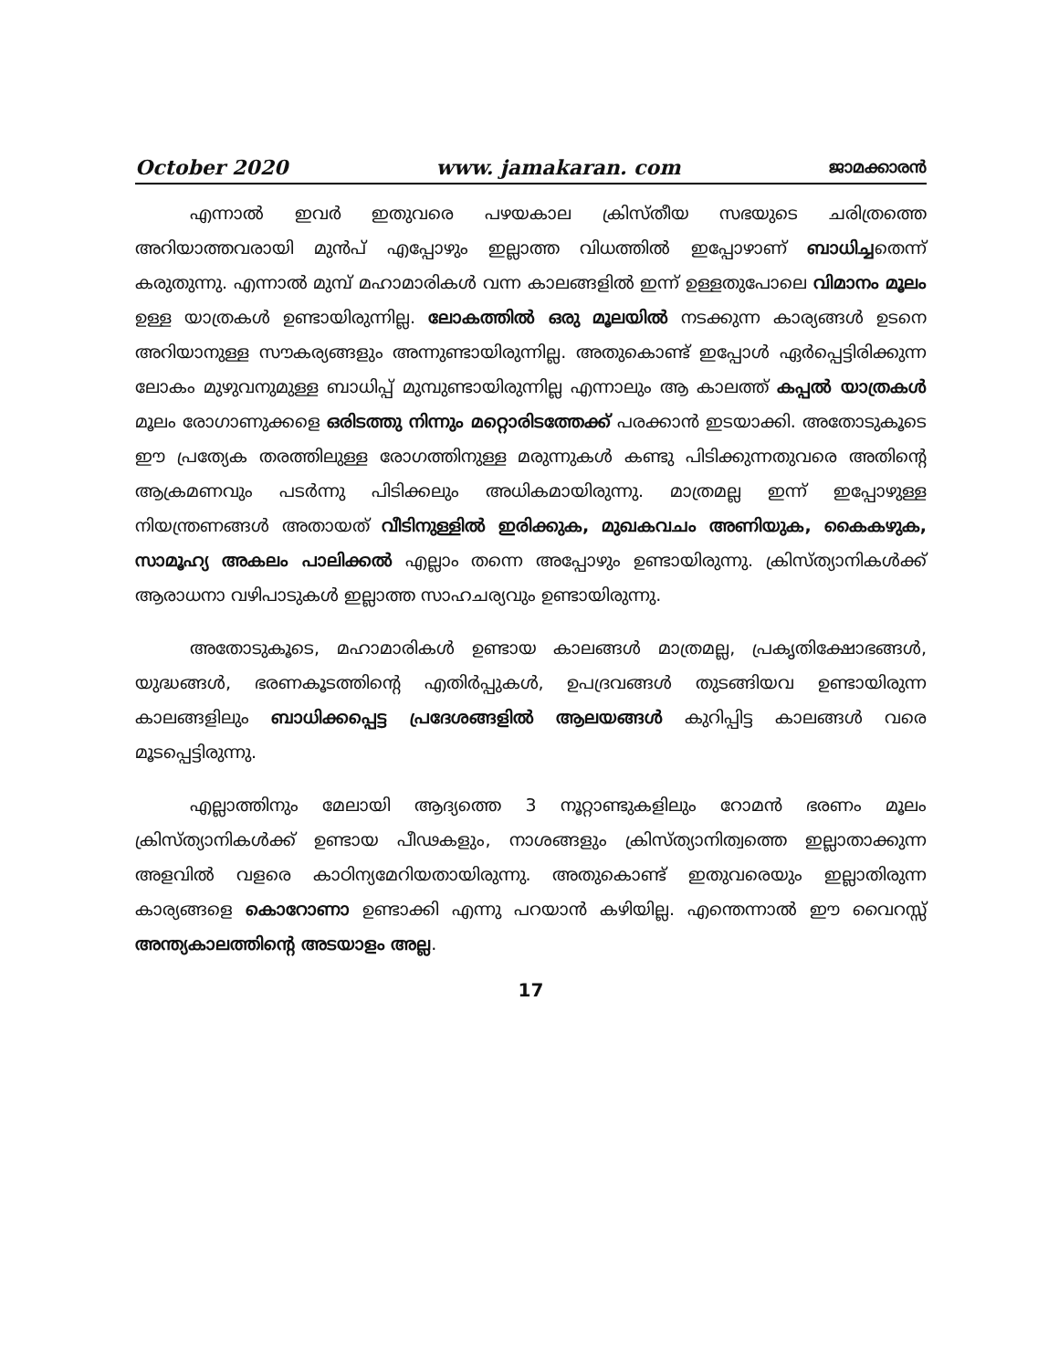October 2020 www. jamakaran. com ജാമക്കാരൻ
എന്നാൽ ഇവർ ഇതുവരെ പഴയകാല ക്രിസ്തീയ സഭയുടെ ചരിത്രത്തെ അറിയാത്തവരായി മുൻപ് എപ്പോഴും ഇല്ലാത്ത വിധത്തിൽ ഇപ്പോഴാണ് ബാധിച്ചതെന്ന് കരുതുന്നു. എന്നാൽ മുമ്പ് മഹാമാരികൾ വന്ന കാലങ്ങളിൽ ഇന്ന് ഉള്ളതുപോലെ വിമാനം മൂലം ഉള്ള യാത്രകൾ ഉണ്ടായിരുന്നില്ല. ലോകത്തിൽ ഒരു മൂലയിൽ നടക്കുന്ന കാര്യങ്ങൾ ഉടനെ അറിയാനുള്ള സൗകര്യങ്ങളും അന്നുണ്ടായിരുന്നില്ല. അതുകൊണ്ട് ഇപ്പോൾ ഏർപ്പെട്ടിരിക്കുന്ന ലോകം മുഴുവനുമുള്ള ബാധിപ്പ് മുമ്പുണ്ടായിരുന്നില്ല എന്നാലും ആ കാലത്ത് കപ്പൽ യാത്രകൾ മൂലം രോഗാണുക്കളെ ഒരിടത്തു നിന്നും മറ്റൊരിടത്തേക്ക് പരക്കാൻ ഇടയാക്കി. അതോടുകൂടെ ഈ പ്രത്യേക തരത്തിലുള്ള രോഗത്തിനുള്ള മരുന്നുകൾ കണ്ടു പിടിക്കുന്നതുവരെ അതിന്റെ ആക്രമണവും പടർന്നു പിടിക്കലും അധികമായിരുന്നു. മാത്രമല്ല ഇന്ന് ഇപ്പോഴുള്ള നിയന്ത്രണങ്ങൾ അതായത് വീടിനുള്ളിൽ ഇരിക്കുക, മുഖകവചം അണിയുക, കൈകഴുക, സാമൂഹ്യ അകലം പാലിക്കൽ എല്ലാം തന്നെ അപ്പോഴും ഉണ്ടായിരുന്നു. ക്രിസ്ത്യാനികൾക്ക് ആരാധനാ വഴിപാടുകൾ ഇല്ലാത്ത സാഹചര്യവും ഉണ്ടായിരുന്നു.
അതോടുകൂടെ, മഹാമാരികൾ ഉണ്ടായ കാലങ്ങൾ മാത്രമല്ല, പ്രകൃതിക്ഷോഭങ്ങൾ, യുദ്ധങ്ങൾ, ഭരണകൂടത്തിന്റെ എതിർപ്പുകൾ, ഉപദ്രവങ്ങൾ തുടങ്ങിയവ ഉണ്ടായിരുന്ന കാലങ്ങളിലും ബാധിക്കപ്പെട്ട പ്രദേശങ്ങളിൽ ആലയങ്ങൾ കുറിപ്പിട്ട കാലങ്ങൾ വരെ മൂടപ്പെട്ടിരുന്നു.
എല്ലാത്തിനും മേലായി ആദ്യത്തെ 3 നൂറ്റാണ്ടുകളിലും റോമൻ ഭരണം മൂലം ക്രിസ്ത്യാനികൾക്ക് ഉണ്ടായ പീഢകളും, നാശങ്ങളും ക്രിസ്ത്യാനിത്വത്തെ ഇല്ലാതാക്കുന്ന അളവിൽ വളരെ കാഠിന്യമേറിയതായിരുന്നു. അതുകൊണ്ട് ഇതുവരെയും ഇല്ലാതിരുന്ന കാര്യങ്ങളെ കൊറോണാ ഉണ്ടാക്കി എന്നു പറയാൻ കഴിയില്ല. എന്തെന്നാൽ ഈ വൈറസ്സ് അന്ത്യകാലത്തിന്റെ അടയാളം അല്ല.
17